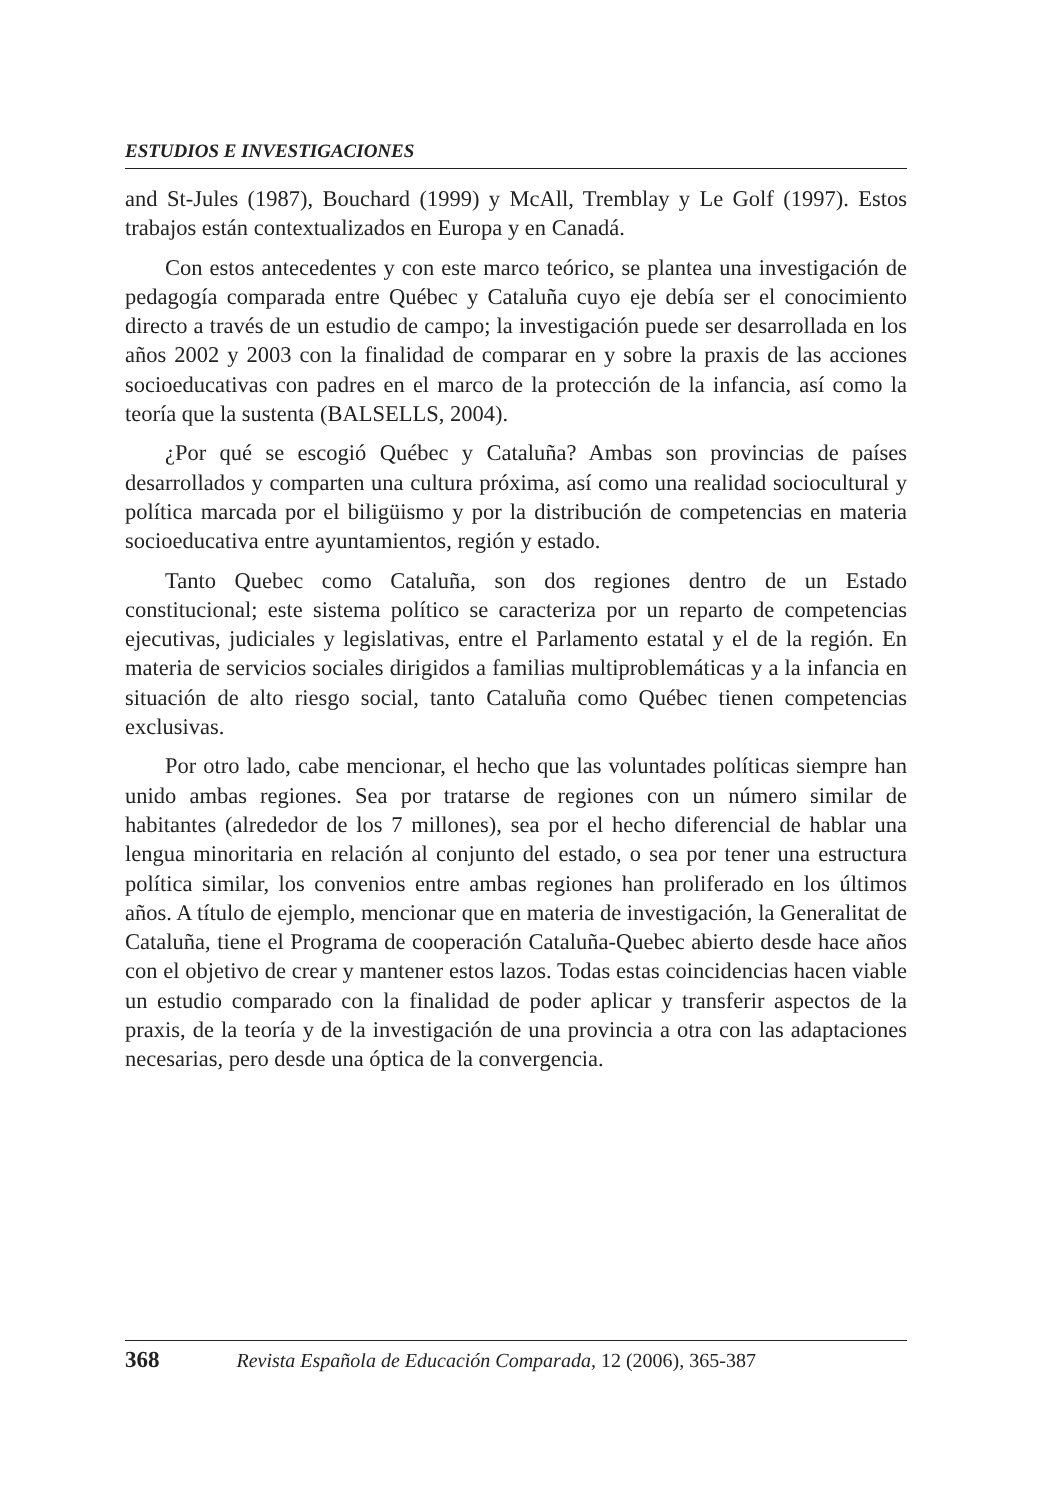ESTUDIOS E INVESTIGACIONES
and St-Jules (1987), Bouchard (1999) y McAll, Tremblay y Le Golf (1997). Estos trabajos están contextualizados en Europa y en Canadá.
Con estos antecedentes y con este marco teórico, se plantea una investigación de pedagogía comparada entre Québec y Cataluña cuyo eje debía ser el conocimiento directo a través de un estudio de campo; la investigación puede ser desarrollada en los años 2002 y 2003 con la finalidad de comparar en y sobre la praxis de las acciones socioeducativas con padres en el marco de la protección de la infancia, así como la teoría que la sustenta (BALSELLS, 2004).
¿Por qué se escogió Québec y Cataluña? Ambas son provincias de países desarrollados y comparten una cultura próxima, así como una realidad sociocultural y política marcada por el biligüismo y por la distribución de competencias en materia socioeducativa entre ayuntamientos, región y estado.
Tanto Quebec como Cataluña, son dos regiones dentro de un Estado constitucional; este sistema político se caracteriza por un reparto de competencias ejecutivas, judiciales y legislativas, entre el Parlamento estatal y el de la región. En materia de servicios sociales dirigidos a familias multiproblemáticas y a la infancia en situación de alto riesgo social, tanto Cataluña como Québec tienen competencias exclusivas.
Por otro lado, cabe mencionar, el hecho que las voluntades políticas siempre han unido ambas regiones. Sea por tratarse de regiones con un número similar de habitantes (alrededor de los 7 millones), sea por el hecho diferencial de hablar una lengua minoritaria en relación al conjunto del estado, o sea por tener una estructura política similar, los convenios entre ambas regiones han proliferado en los últimos años. A título de ejemplo, mencionar que en materia de investigación, la Generalitat de Cataluña, tiene el Programa de cooperación Cataluña-Quebec abierto desde hace años con el objetivo de crear y mantener estos lazos. Todas estas coincidencias hacen viable un estudio comparado con la finalidad de poder aplicar y transferir aspectos de la praxis, de la teoría y de la investigación de una provincia a otra con las adaptaciones necesarias, pero desde una óptica de la convergencia.
368 Revista Española de Educación Comparada, 12 (2006), 365-387